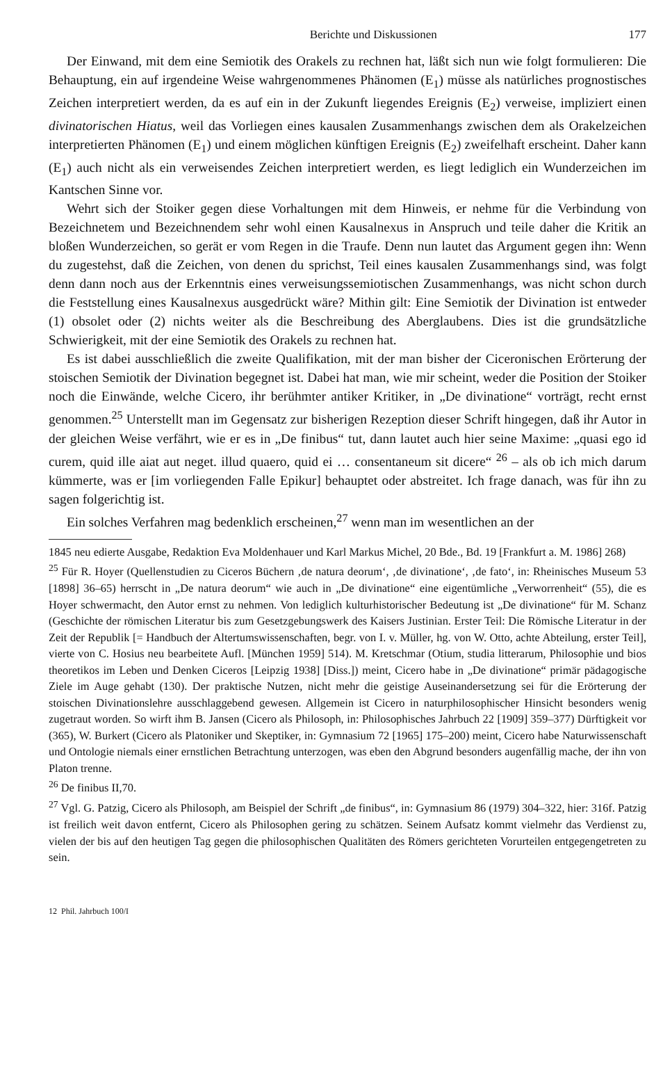Berichte und Diskussionen 177
Der Einwand, mit dem eine Semiotik des Orakels zu rechnen hat, läßt sich nun wie folgt formulieren: Die Behauptung, ein auf irgendeine Weise wahrgenommenes Phänomen (E<sub>1</sub>) müsse als natürliches prognostisches Zeichen interpretiert werden, da es auf ein in der Zukunft liegendes Ereignis (E<sub>2</sub>) verweise, impliziert einen divinatorischen Hiatus, weil das Vorliegen eines kausalen Zusammenhangs zwischen dem als Orakelzeichen interpretierten Phänomen (E<sub>1</sub>) und einem möglichen künftigen Ereignis (E<sub>2</sub>) zweifelhaft erscheint. Daher kann (E<sub>1</sub>) auch nicht als ein verweisendes Zeichen interpretiert werden, es liegt lediglich ein Wunderzeichen im Kantschen Sinne vor.
Wehrt sich der Stoiker gegen diese Vorhaltungen mit dem Hinweis, er nehme für die Verbindung von Bezeichnetem und Bezeichnendem sehr wohl einen Kausalnexus in Anspruch und teile daher die Kritik an bloßen Wunderzeichen, so gerät er vom Regen in die Traufe. Denn nun lautet das Argument gegen ihn: Wenn du zugestehst, daß die Zeichen, von denen du sprichst, Teil eines kausalen Zusammenhangs sind, was folgt denn dann noch aus der Erkenntnis eines verweisungssemiotischen Zusammenhangs, was nicht schon durch die Feststellung eines Kausalnexus ausgedrückt wäre? Mithin gilt: Eine Semiotik der Divination ist entweder (1) obsolet oder (2) nichts weiter als die Beschreibung des Aberglaubens. Dies ist die grundsätzliche Schwierigkeit, mit der eine Semiotik des Orakels zu rechnen hat.
Es ist dabei ausschließlich die zweite Qualifikation, mit der man bisher der Ciceronischen Erörterung der stoischen Semiotik der Divination begegnet ist. Dabei hat man, wie mir scheint, weder die Position der Stoiker noch die Einwände, welche Cicero, ihr berühmter antiker Kritiker, in „De divinatione“ vorträgt, recht ernst genommen.<sup>25</sup> Unterstellt man im Gegensatz zur bisherigen Rezeption dieser Schrift hingegen, daß ihr Autor in der gleichen Weise verfährt, wie er es in „De finibus“ tut, dann lautet auch hier seine Maxime: „quasi ego id curem, quid ille aiat aut neget. illud quaero, quid ei … consentaneum sit dicere“ <sup>26</sup> – als ob ich mich darum kümmerte, was er [im vorliegenden Falle Epikur] behauptet oder abstreitet. Ich frage danach, was für ihn zu sagen folgerichtig ist.
Ein solches Verfahren mag bedenklich erscheinen,<sup>27</sup> wenn man im wesentlichen an der
1845 neu edierte Ausgabe, Redaktion Eva Moldenhauer und Karl Markus Michel, 20 Bde., Bd. 19 [Frankfurt a. M. 1986] 268)
<sup>25</sup> Für R. Hoyer (Quellenstudien zu Ciceros Büchern ‚de natura deorum‘, ‚de divinatione‘, ‚de fato‘, in: Rheinisches Museum 53 [1898] 36–65) herrscht in „De natura deorum“ wie auch in „De divinatione“ eine eigentümliche „Verworrenheit“ (55), die es Hoyer schwermacht, den Autor ernst zu nehmen. Von lediglich kulturhistorischer Bedeutung ist „De divinatione“ für M. Schanz (Geschichte der römischen Literatur bis zum Gesetzgebungswerk des Kaisers Justinian. Erster Teil: Die Römische Literatur in der Zeit der Republik [= Handbuch der Altertumswissenschaften, begr. von I. v. Müller, hg. von W. Otto, achte Abteilung, erster Teil], vierte von C. Hosius neu bearbeitete Aufl. [München 1959] 514). M. Kretschmar (Otium, studia litterarum, Philosophie und bios theoretikos im Leben und Denken Ciceros [Leipzig 1938] [Diss.]) meint, Cicero habe in „De divinatione“ primär pädagogische Ziele im Auge gehabt (130). Der praktische Nutzen, nicht mehr die geistige Auseinandersetzung sei für die Erörterung der stoischen Divinationslehre ausschlaggebend gewesen. Allgemein ist Cicero in naturphilosophischer Hinsicht besonders wenig zugetraut worden. So wirft ihm B. Jansen (Cicero als Philosoph, in: Philosophisches Jahrbuch 22 [1909] 359–377) Dürftigkeit vor (365), W. Burkert (Cicero als Platoniker und Skeptiker, in: Gymnasium 72 [1965] 175–200) meint, Cicero habe Naturwissenschaft und Ontologie niemals einer ernstlichen Betrachtung unterzogen, was eben den Abgrund besonders augenfällig mache, der ihn von Platon trenne.
<sup>26</sup> De finibus II,70.
<sup>27</sup> Vgl. G. Patzig, Cicero als Philosoph, am Beispiel der Schrift „de finibus“, in: Gymnasium 86 (1979) 304–322, hier: 316f. Patzig ist freilich weit davon entfernt, Cicero als Philosophen gering zu schätzen. Seinem Aufsatz kommt vielmehr das Verdienst zu, vielen der bis auf den heutigen Tag gegen die philosophischen Qualitäten des Römers gerichteten Vorurteilen entgegengetreten zu sein.
12 Phil. Jahrbuch 100/I